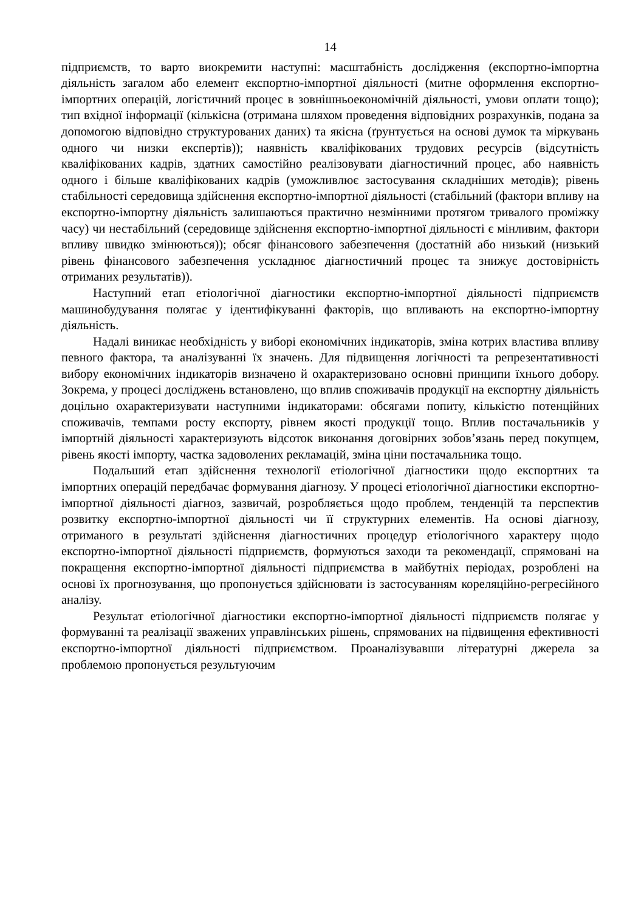14
підприємств, то варто виокремити наступні: масштабність дослідження (експортно-імпортна діяльність загалом або елемент експортно-імпортної діяльності (митне оформлення експортно-імпортних операцій, логістичний процес в зовнішньоекономічній діяльності, умови оплати тощо); тип вхідної інформації (кількісна (отримана шляхом проведення відповідних розрахунків, подана за допомогою відповідно структурованих даних) та якісна (ґрунтується на основі думок та міркувань одного чи низки експертів)); наявність кваліфікованих трудових ресурсів (відсутність кваліфікованих кадрів, здатних самостійно реалізовувати діагностичний процес, або наявність одного і більше кваліфікованих кадрів (уможливлює застосування складніших методів); рівень стабільності середовища здійснення експортно-імпортної діяльності (стабільний (фактори впливу на експортно-імпортну діяльність залишаються практично незмінними протягом тривалого проміжку часу) чи нестабільний (середовище здійснення експортно-імпортної діяльності є мінливим, фактори впливу швидко змінюються)); обсяг фінансового забезпечення (достатній або низький (низький рівень фінансового забезпечення ускладнює діагностичний процес та знижує достовірність отриманих результатів)).
Наступний етап етіологічної діагностики експортно-імпортної діяльності підприємств машинобудування полягає у ідентифікуванні факторів, що впливають на експортно-імпортну діяльність.
Надалі виникає необхідність у виборі економічних індикаторів, зміна котрих властива впливу певного фактора, та аналізуванні їх значень. Для підвищення логічності та репрезентативності вибору економічних індикаторів визначено й охарактеризовано основні принципи їхнього добору. Зокрема, у процесі досліджень встановлено, що вплив споживачів продукції на експортну діяльність доцільно охарактеризувати наступними індикаторами: обсягами попиту, кількістю потенційних споживачів, темпами росту експорту, рівнем якості продукції тощо. Вплив постачальників у імпортній діяльності характеризують відсоток виконання договірних зобов’язань перед покупцем, рівень якості імпорту, частка задоволених рекламацій, зміна ціни постачальника тощо.
Подальший етап здійснення технології етіологічної діагностики щодо експортних та імпортних операцій передбачає формування діагнозу. У процесі етіологічної діагностики експортно-імпортної діяльності діагноз, зазвичай, розробляється щодо проблем, тенденцій та перспектив розвитку експортно-імпортної діяльності чи її структурних елементів. На основі діагнозу, отриманого в результаті здійснення діагностичних процедур етіологічного характеру щодо експортно-імпортної діяльності підприємств, формуються заходи та рекомендації, спрямовані на покращення експортно-імпортної діяльності підприємства в майбутніх періодах, розроблені на основі їх прогнозування, що пропонується здійснювати із застосуванням кореляційно-регресійного аналізу.
Результат етіологічної діагностики експортно-імпортної діяльності підприємств полягає у формуванні та реалізації зважених управлінських рішень, спрямованих на підвищення ефективності експортно-імпортної діяльності підприємством. Проаналізувавши літературні джерела за проблемою пропонується результуючим